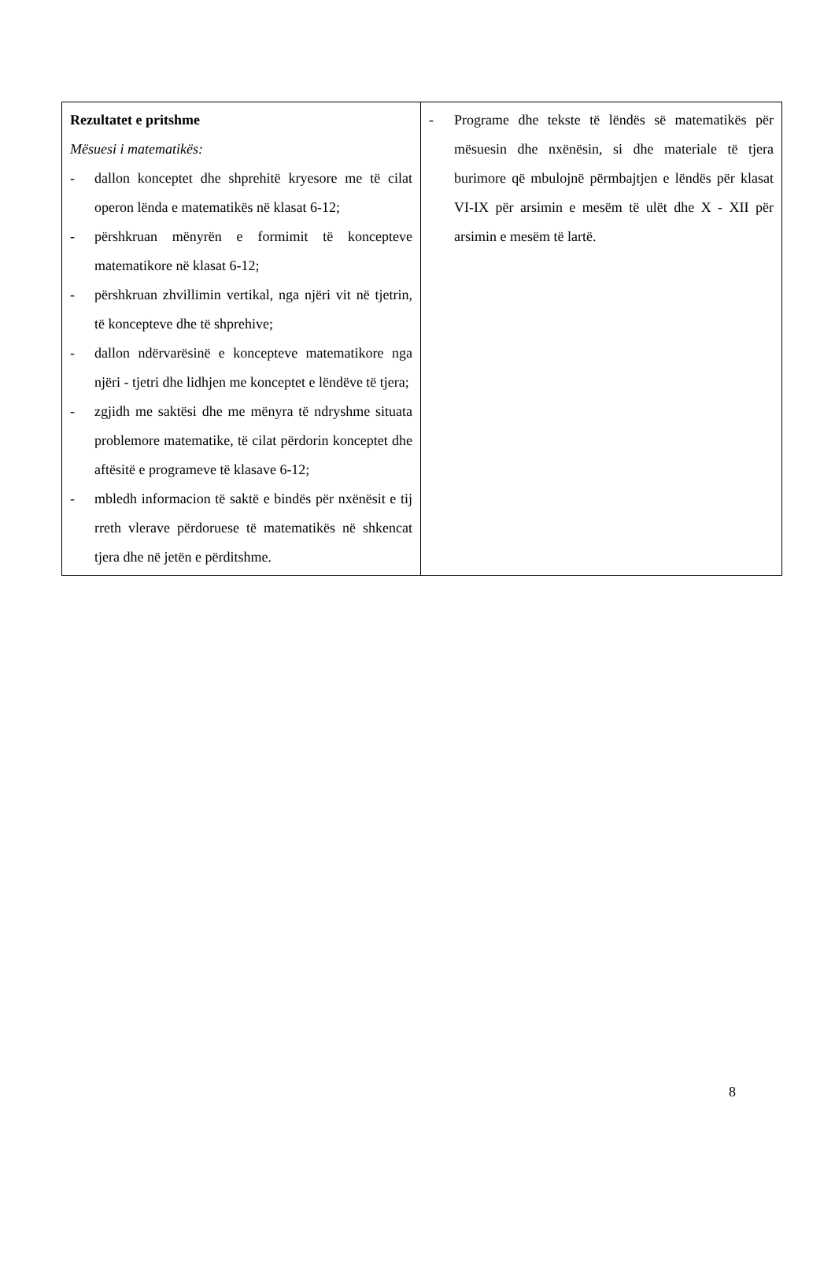| Rezultatet e pritshme Mësuesi i matematikës: - dallon konceptet dhe shprehitë kryesore me të cilat operon lënda e matematikës në klasat 6-12; - përshkruan mënyrën e formimit të koncepteve matematikore në klasat 6-12; - përshkruan zhvillimin vertikal, nga njëri vit në tjetrin, të koncepteve dhe të shprehive; - dallon ndërvarësinë e koncepteve matematikore nga njëri - tjetri dhe lidhjen me konceptet e lëndëve të tjera; - zgjidh me saktësi dhe me mënyra të ndryshme situata problemore matematike, të cilat përdorin konceptet dhe aftësitë e programeve të klasave 6-12; - mbledh informacion të saktë e bindës për nxënësit e tij rreth vlerave përdoruese të matematikës në shkencat tjera dhe në jetën e përditshme. | - Programe dhe tekste të lëndës së matematikës për mësuesin dhe nxënësin, si dhe materiale të tjera burimore që mbulojnë përmbajtjen e lëndës për klasat VI-IX për arsimin e mesëm të ulët dhe X - XII për arsimin e mesëm të lartë. |
8